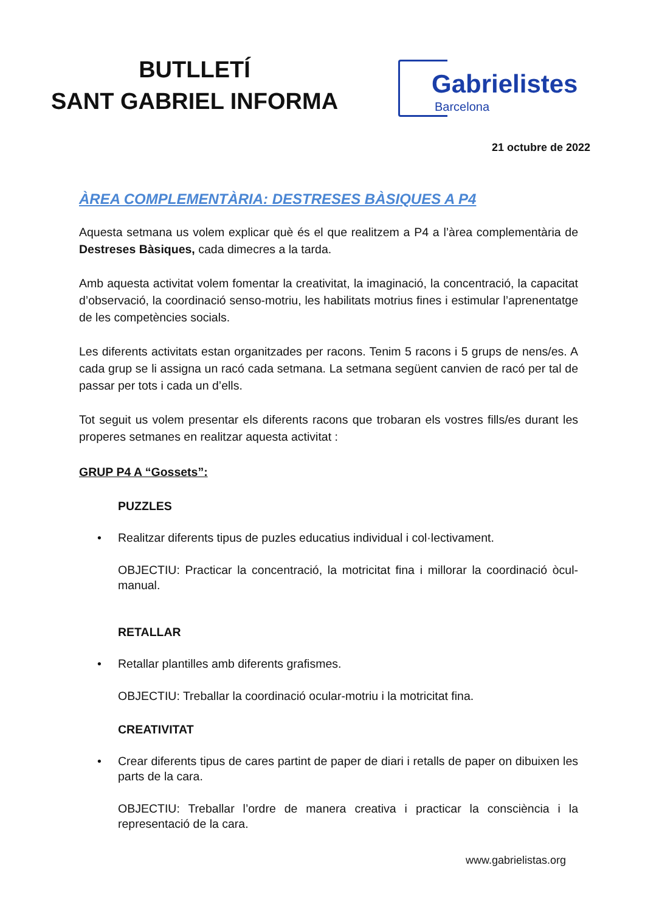BUTLLETÍ
SANT GABRIEL INFORMA
Gabrielistes
Barcelona
21 octubre de 2022
ÀREA COMPLEMENTÀRIA: DESTRESES BÀSIQUES A P4
Aquesta setmana us volem explicar què és el que realitzem a P4 a l’àrea complementària de Destreses Bàsiques, cada dimecres a la tarda.
Amb aquesta activitat volem fomentar la creativitat, la imaginació, la concentració, la capacitat d’observació, la coordinació senso-motriu, les habilitats motrius fines i estimular l’aprenentatge de les competències socials.
Les diferents activitats estan organitzades per racons. Tenim 5 racons i 5 grups de nens/es. A cada grup se li assigna un racó cada setmana. La setmana següent canvien de racó per tal de passar per tots i cada un d’ells.
Tot seguit us volem presentar els diferents racons que trobaran els vostres fills/es durant les properes setmanes en realitzar aquesta activitat :
GRUP P4 A “Gossets”:
PUZZLES
• Realitzar diferents tipus de puzles educatius individual i col·lectivament.
OBJECTIU: Practicar la concentració, la motricitat fina i millorar la coordinació òcul-manual.
RETALLAR
• Retallar plantilles amb diferents grafismes.
OBJECTIU: Treballar la coordinació ocular-motriu i la motricitat fina.
CREATIVITAT
• Crear diferents tipus de cares partint de paper de diari i retalls de paper on dibuixen les parts de la cara.
OBJECTIU: Treballar l’ordre de manera creativa i practicar la consciència i la representació de la cara.
www.gabrielistas.org